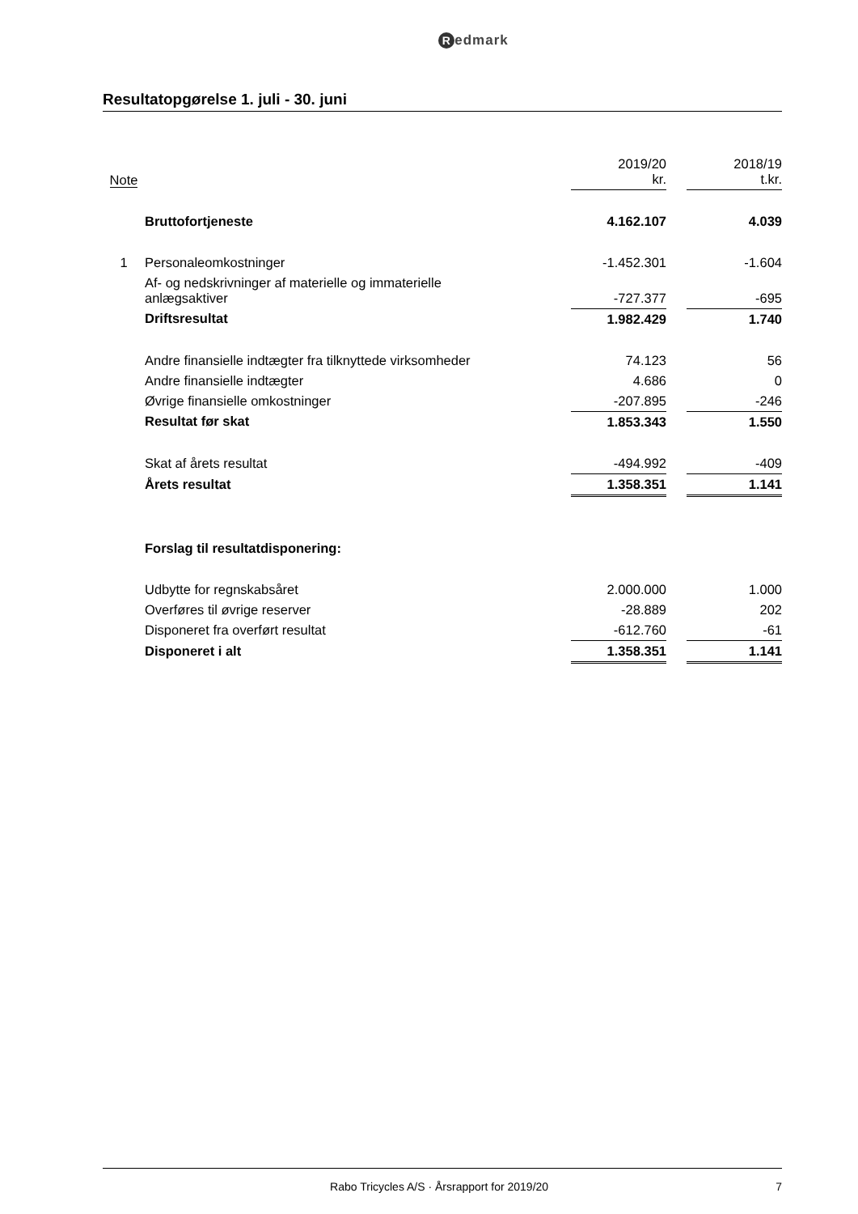Redmark
Resultatopgørelse 1. juli - 30. juni
| Note | | 2019/20 kr. | | 2018/19 t.kr. |
| --- | --- | --- | --- | --- |
| | Bruttofortjeneste | 4.162.107 | | 4.039 |
| 1 | Personaleomkostninger | -1.452.301 | | -1.604 |
| | Af- og nedskrivninger af materielle og immaterielle anlægsaktiver | -727.377 | | -695 |
| | Driftsresultat | 1.982.429 | | 1.740 |
| | Andre finansielle indtægter fra tilknyttede virksomheder | 74.123 | | 56 |
| | Andre finansielle indtægter | 4.686 | | 0 |
| | Øvrige finansielle omkostninger | -207.895 | | -246 |
| | Resultat før skat | 1.853.343 | | 1.550 |
| | Skat af årets resultat | -494.992 | | -409 |
| | Årets resultat | 1.358.351 | | 1.141 |
| | Forslag til resultatdisponering: | | | |
| | Udbytte for regnskabsåret | 2.000.000 | | 1.000 |
| | Overføres til øvrige reserver | -28.889 | | 202 |
| | Disponeret fra overført resultat | -612.760 | | -61 |
| | Disponeret i alt | 1.358.351 | | 1.141 |
Rabo Tricycles A/S · Årsrapport for 2019/20
7